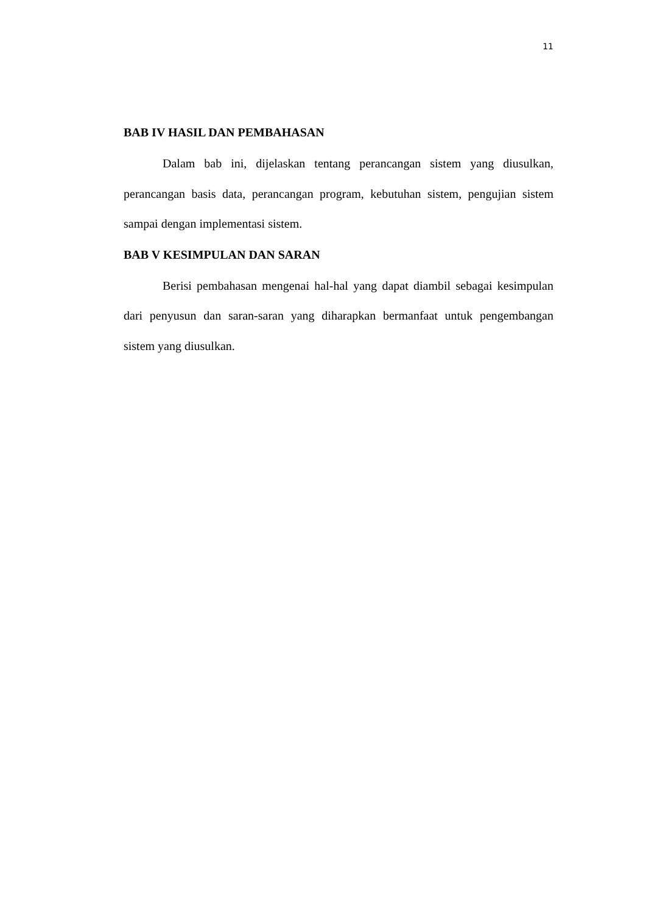11
BAB IV HASIL DAN PEMBAHASAN
Dalam bab ini, dijelaskan tentang perancangan sistem yang diusulkan, perancangan basis data, perancangan program, kebutuhan sistem, pengujian sistem sampai dengan implementasi sistem.
BAB V KESIMPULAN DAN SARAN
Berisi pembahasan mengenai hal-hal yang dapat diambil sebagai kesimpulan dari penyusun dan saran-saran yang diharapkan bermanfaat untuk pengembangan sistem yang diusulkan.